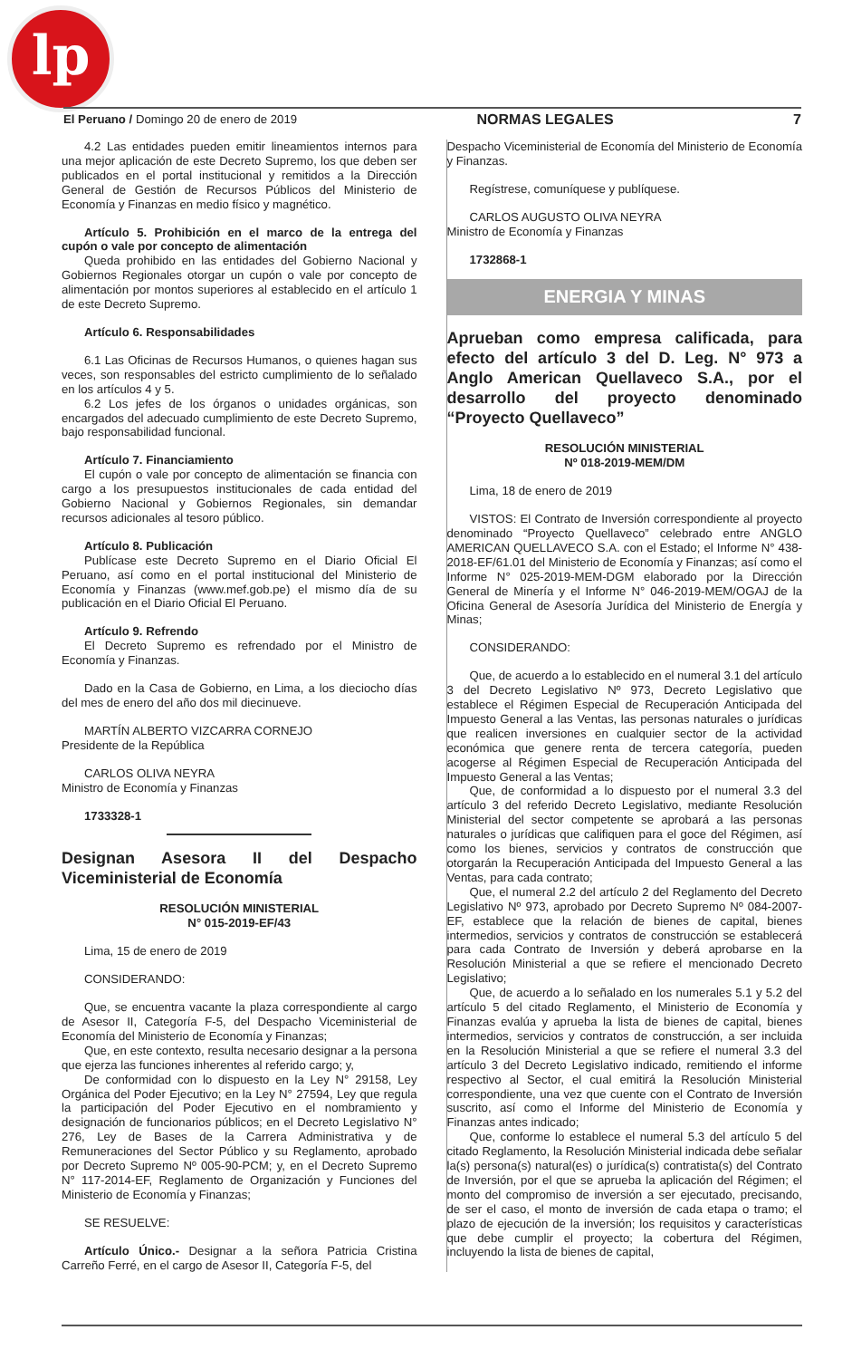lp
El Peruano / Domingo 20 de enero de 2019 NORMAS LEGALES 7
4.2 Las entidades pueden emitir lineamientos internos para una mejor aplicación de este Decreto Supremo, los que deben ser publicados en el portal institucional y remitidos a la Dirección General de Gestión de Recursos Públicos del Ministerio de Economía y Finanzas en medio físico y magnético.
Artículo 5. Prohibición en el marco de la entrega del cupón o vale por concepto de alimentación
Queda prohibido en las entidades del Gobierno Nacional y Gobiernos Regionales otorgar un cupón o vale por concepto de alimentación por montos superiores al establecido en el artículo 1 de este Decreto Supremo.
Artículo 6. Responsabilidades
6.1 Las Oficinas de Recursos Humanos, o quienes hagan sus veces, son responsables del estricto cumplimiento de lo señalado en los artículos 4 y 5.
6.2 Los jefes de los órganos o unidades orgánicas, son encargados del adecuado cumplimiento de este Decreto Supremo, bajo responsabilidad funcional.
Artículo 7. Financiamiento
El cupón o vale por concepto de alimentación se financia con cargo a los presupuestos institucionales de cada entidad del Gobierno Nacional y Gobiernos Regionales, sin demandar recursos adicionales al tesoro público.
Artículo 8. Publicación
Publícase este Decreto Supremo en el Diario Oficial El Peruano, así como en el portal institucional del Ministerio de Economía y Finanzas (www.mef.gob.pe) el mismo día de su publicación en el Diario Oficial El Peruano.
Artículo 9. Refrendo
El Decreto Supremo es refrendado por el Ministro de Economía y Finanzas.
Dado en la Casa de Gobierno, en Lima, a los dieciocho días del mes de enero del año dos mil diecinueve.
MARTÍN ALBERTO VIZCARRA CORNEJO
Presidente de la República
CARLOS OLIVA NEYRA
Ministro de Economía y Finanzas
1733328-1
Designan Asesora II del Despacho Viceministerial de Economía
RESOLUCIÓN MINISTERIAL
N° 015-2019-EF/43
Lima, 15 de enero de 2019
CONSIDERANDO:
Que, se encuentra vacante la plaza correspondiente al cargo de Asesor II, Categoría F-5, del Despacho Viceministerial de Economía del Ministerio de Economía y Finanzas;
Que, en este contexto, resulta necesario designar a la persona que ejerza las funciones inherentes al referido cargo; y,
De conformidad con lo dispuesto en la Ley N° 29158, Ley Orgánica del Poder Ejecutivo; en la Ley N° 27594, Ley que regula la participación del Poder Ejecutivo en el nombramiento y designación de funcionarios públicos; en el Decreto Legislativo N° 276, Ley de Bases de la Carrera Administrativa y de Remuneraciones del Sector Público y su Reglamento, aprobado por Decreto Supremo Nº 005-90-PCM; y, en el Decreto Supremo N° 117-2014-EF, Reglamento de Organización y Funciones del Ministerio de Economía y Finanzas;
SE RESUELVE:
Artículo Único.- Designar a la señora Patricia Cristina Carreño Ferré, en el cargo de Asesor II, Categoría F-5, del
Despacho Viceministerial de Economía del Ministerio de Economía y Finanzas.
Regístrese, comuníquese y publíquese.
CARLOS AUGUSTO OLIVA NEYRA
Ministro de Economía y Finanzas
1732868-1
ENERGIA Y MINAS
Aprueban como empresa calificada, para efecto del artículo 3 del D. Leg. N° 973 a Anglo American Quellaveco S.A., por el desarrollo del proyecto denominado “Proyecto Quellaveco”
RESOLUCIÓN MINISTERIAL
Nº 018-2019-MEM/DM
Lima, 18 de enero de 2019
VISTOS: El Contrato de Inversión correspondiente al proyecto denominado “Proyecto Quellaveco” celebrado entre ANGLO AMERICAN QUELLAVECO S.A. con el Estado; el Informe N° 438-2018-EF/61.01 del Ministerio de Economía y Finanzas; así como el Informe N° 025-2019-MEM-DGM elaborado por la Dirección General de Minería y el Informe N° 046-2019-MEM/OGAJ de la Oficina General de Asesoría Jurídica del Ministerio de Energía y Minas;
CONSIDERANDO:
Que, de acuerdo a lo establecido en el numeral 3.1 del artículo 3 del Decreto Legislativo Nº 973, Decreto Legislativo que establece el Régimen Especial de Recuperación Anticipada del Impuesto General a las Ventas, las personas naturales o jurídicas que realicen inversiones en cualquier sector de la actividad económica que genere renta de tercera categoría, pueden acogerse al Régimen Especial de Recuperación Anticipada del Impuesto General a las Ventas;
Que, de conformidad a lo dispuesto por el numeral 3.3 del artículo 3 del referido Decreto Legislativo, mediante Resolución Ministerial del sector competente se aprobará a las personas naturales o jurídicas que califiquen para el goce del Régimen, así como los bienes, servicios y contratos de construcción que otorgarán la Recuperación Anticipada del Impuesto General a las Ventas, para cada contrato;
Que, el numeral 2.2 del artículo 2 del Reglamento del Decreto Legislativo Nº 973, aprobado por Decreto Supremo Nº 084-2007-EF, establece que la relación de bienes de capital, bienes intermedios, servicios y contratos de construcción se establecerá para cada Contrato de Inversión y deberá aprobarse en la Resolución Ministerial a que se refiere el mencionado Decreto Legislativo;
Que, de acuerdo a lo señalado en los numerales 5.1 y 5.2 del artículo 5 del citado Reglamento, el Ministerio de Economía y Finanzas evalúa y aprueba la lista de bienes de capital, bienes intermedios, servicios y contratos de construcción, a ser incluida en la Resolución Ministerial a que se refiere el numeral 3.3 del artículo 3 del Decreto Legislativo indicado, remitiendo el informe respectivo al Sector, el cual emitirá la Resolución Ministerial correspondiente, una vez que cuente con el Contrato de Inversión suscrito, así como el Informe del Ministerio de Economía y Finanzas antes indicado;
Que, conforme lo establece el numeral 5.3 del artículo 5 del citado Reglamento, la Resolución Ministerial indicada debe señalar la(s) persona(s) natural(es) o jurídica(s) contratista(s) del Contrato de Inversión, por el que se aprueba la aplicación del Régimen; el monto del compromiso de inversión a ser ejecutado, precisando, de ser el caso, el monto de inversión de cada etapa o tramo; el plazo de ejecución de la inversión; los requisitos y características que debe cumplir el proyecto; la cobertura del Régimen, incluyendo la lista de bienes de capital,